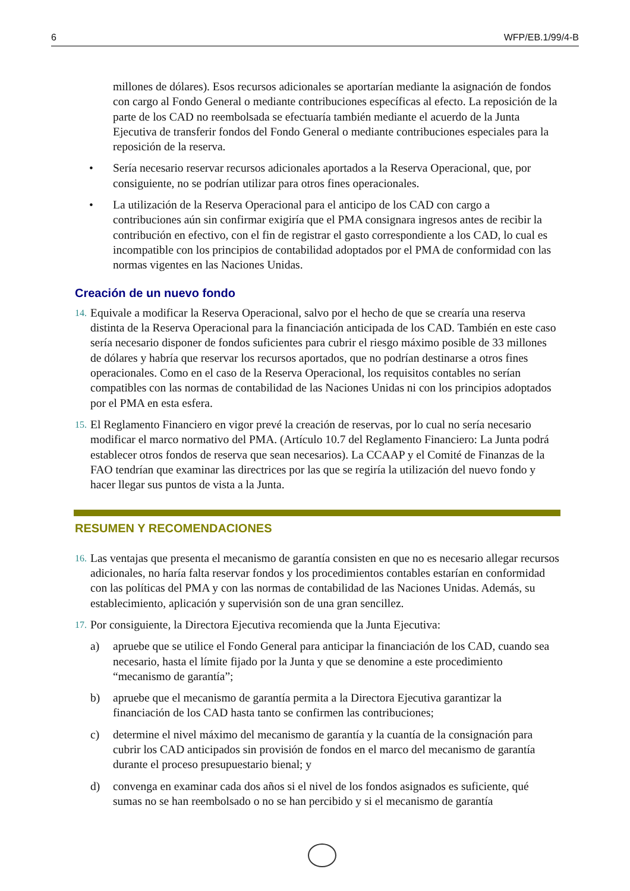6 WFP/EB.1/99/4-B
millones de dólares). Esos recursos adicionales se aportarían mediante la asignación de fondos con cargo al Fondo General o mediante contribuciones específicas al efecto. La reposición de la parte de los CAD no reembolsada se efectuaría también mediante el acuerdo de la Junta Ejecutiva de transferir fondos del Fondo General o mediante contribuciones especiales para la reposición de la reserva.
• Sería necesario reservar recursos adicionales aportados a la Reserva Operacional, que, por consiguiente, no se podrían utilizar para otros fines operacionales.
• La utilización de la Reserva Operacional para el anticipo de los CAD con cargo a contribuciones aún sin confirmar exigiría que el PMA consignara ingresos antes de recibir la contribución en efectivo, con el fin de registrar el gasto correspondiente a los CAD, lo cual es incompatible con los principios de contabilidad adoptados por el PMA de conformidad con las normas vigentes en las Naciones Unidas.
Creación de un nuevo fondo
14. Equivale a modificar la Reserva Operacional, salvo por el hecho de que se crearía una reserva distinta de la Reserva Operacional para la financiación anticipada de los CAD. También en este caso sería necesario disponer de fondos suficientes para cubrir el riesgo máximo posible de 33 millones de dólares y habría que reservar los recursos aportados, que no podrían destinarse a otros fines operacionales. Como en el caso de la Reserva Operacional, los requisitos contables no serían compatibles con las normas de contabilidad de las Naciones Unidas ni con los principios adoptados por el PMA en esta esfera.
15. El Reglamento Financiero en vigor prevé la creación de reservas, por lo cual no sería necesario modificar el marco normativo del PMA. (Artículo 10.7 del Reglamento Financiero: La Junta podrá establecer otros fondos de reserva que sean necesarios). La CCAAP y el Comité de Finanzas de la FAO tendrían que examinar las directrices por las que se regiría la utilización del nuevo fondo y hacer llegar sus puntos de vista a la Junta.
RESUMEN Y RECOMENDACIONES
16. Las ventajas que presenta el mecanismo de garantía consisten en que no es necesario allegar recursos adicionales, no haría falta reservar fondos y los procedimientos contables estarían en conformidad con las políticas del PMA y con las normas de contabilidad de las Naciones Unidas. Además, su establecimiento, aplicación y supervisión son de una gran sencillez.
17. Por consiguiente, la Directora Ejecutiva recomienda que la Junta Ejecutiva:
a) apruebe que se utilice el Fondo General para anticipar la financiación de los CAD, cuando sea necesario, hasta el límite fijado por la Junta y que se denomine a este procedimiento “mecanismo de garantía”;
b) apruebe que el mecanismo de garantía permita a la Directora Ejecutiva garantizar la financiación de los CAD hasta tanto se confirmen las contribuciones;
c) determine el nivel máximo del mecanismo de garantía y la cuantía de la consignación para cubrir los CAD anticipados sin provisión de fondos en el marco del mecanismo de garantía durante el proceso presupuestario bienal; y
d) convenga en examinar cada dos años si el nivel de los fondos asignados es suficiente, qué sumas no se han reembolsado o no se han percibido y si el mecanismo de garantía